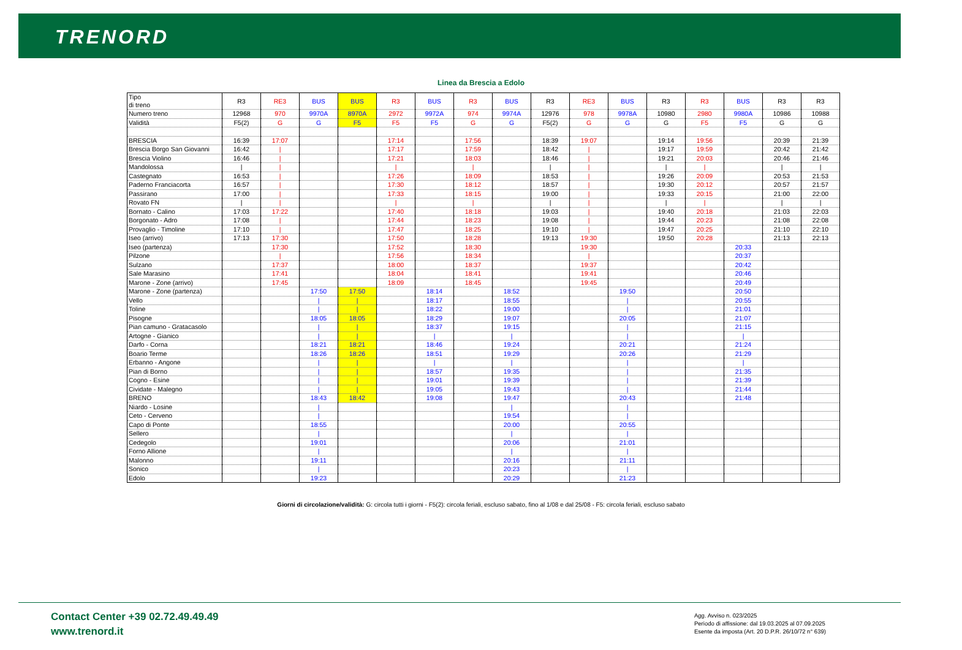TRENORD
Linea da Brescia a Edolo
| Tipo di treno | R3 | RE3 | BUS | BUS | R3 | BUS | R3 | BUS | R3 | RE3 | BUS | R3 | R3 | BUS | R3 | R3 |
| --- | --- | --- | --- | --- | --- | --- | --- | --- | --- | --- | --- | --- | --- | --- | --- | --- |
| Numero treno | 12968 | 970 | 9970A | 8970A | 2972 | 9972A | 974 | 9974A | 12976 | 978 | 9978A | 10980 | 2980 | 9980A | 10986 | 10988 |
| Validità | F5(2) | G | G | F5 | F5 | F5 | G | G | F5(2) | G | G | G | F5 | F5 | G | G |
| BRESCIA | 16:39 | 17:07 | | | 17:14 | | 17:56 | | 18:39 | 19:07 | | 19:14 | 19:56 | | 20:39 | 21:39 |
| Brescia Borgo San Giovanni | 16:42 | / | | | 17:17 | | 17:59 | | 18:42 | / | | 19:17 | 19:59 | | 20:42 | 21:42 |
| Brescia Violino | 16:46 | / | | | 17:21 | | 18:03 | | 18:46 | / | | 19:21 | 20:03 | | 20:46 | 21:46 |
| Mandolossa | / | / | | | / | | / | | / | / | | / | / | | / | / |
| Castegnato | 16:53 | / | | | 17:26 | | 18:09 | | 18:53 | / | | 19:26 | 20:09 | | 20:53 | 21:53 |
| Paderno Franciacorta | 16:57 | / | | | 17:30 | | 18:12 | | 18:57 | / | | 19:30 | 20:12 | | 20:57 | 21:57 |
| Passirano | 17:00 | / | | | 17:33 | | 18:15 | | 19:00 | / | | 19:33 | 20:15 | | 21:00 | 22:00 |
| Rovato FN | / | / | | | / | | / | | / | / | | / | / | | / | / |
| Bornato - Calino | 17:03 | 17:22 | | | 17:40 | | 18:18 | | 19:03 | / | | 19:40 | 20:18 | | 21:03 | 22:03 |
| Borgonato - Adro | 17:08 | / | | | 17:44 | | 18:23 | | 19:08 | / | | 19:44 | 20:23 | | 21:08 | 22:08 |
| Provaglio - Timoline | 17:10 | / | | | 17:47 | | 18:25 | | 19:10 | / | | 19:47 | 20:25 | | 21:10 | 22:10 |
| Iseo (arrivo) | 17:13 | 17:30 | | | 17:50 | | 18:28 | | 19:13 | 19:30 | | 19:50 | 20:28 | | 21:13 | 22:13 |
| Iseo (partenza) | | 17:30 | | | 17:52 | | 18:30 | | | 19:30 | | | | 20:33 | | |
| Pilzone | | / | | | 17:56 | | 18:34 | | | / | | | | 20:37 | | |
| Sulzano | | 17:37 | | | 18:00 | | 18:37 | | | 19:37 | | | | 20:42 | | |
| Sale Marasino | | 17:41 | | | 18:04 | | 18:41 | | | 19:41 | | | | 20:46 | | |
| Marone - Zone (arrivo) | | 17:45 | | | 18:09 | | 18:45 | | | 19:45 | | | | 20:49 | | |
| Marone - Zone (partenza) | | | 17:50 | 17:50 | | 18:14 | | 18:52 | | | 19:50 | | | 20:50 | | |
| Vello | | | / | / | | 18:17 | | 18:55 | | | / | | | 20:55 | | |
| Toline | | | / | / | | 18:22 | | 19:00 | | | / | | | 21:01 | | |
| Pisogne | | | 18:05 | 18:05 | | 18:29 | | 19:07 | | | 20:05 | | | 21:07 | | |
| Pian camuno - Gratacasolo | | | / | / | | 18:37 | | 19:15 | | | / | | | 21:15 | | |
| Artogne - Gianico | | | / | / | | / | | / | | | / | | | / | | |
| Darfo - Corna | | | 18:21 | 18:21 | | 18:46 | | 19:24 | | | 20:21 | | | 21:24 | | |
| Boario Terme | | | 18:26 | 18:26 | | 18:51 | | 19:29 | | | 20:26 | | | 21:29 | | |
| Erbanno - Angone | | | / | / | | / | | / | | | / | | | / | | |
| Pian di Borno | | | / | / | | 18:57 | | 19:35 | | | / | | | 21:35 | | |
| Cogno - Esine | | | / | / | | 19:01 | | 19:39 | | | / | | | 21:39 | | |
| Cividate - Malegno | | | / | / | | 19:05 | | 19:43 | | | / | | | 21:44 | | |
| BRENO | | | 18:43 | 18:42 | | 19:08 | | 19:47 | | | 20:43 | | | 21:48 | | |
| Niardo - Losine | | | / | | | | | / | | | / | | | | | |
| Ceto - Cerveno | | | / | | | | | 19:54 | | | / | | | | | |
| Capo di Ponte | | | 18:55 | | | | | 20:00 | | | 20:55 | | | | | |
| Sellero | | | / | | | | | / | | | / | | | | | |
| Cedegolo | | | 19:01 | | | | | 20:06 | | | 21:01 | | | | | |
| Forno Allione | | | / | | | | | / | | | / | | | | | |
| Malonno | | | 19:11 | | | | | 20:16 | | | 21:11 | | | | | |
| Sonico | | | / | | | | | 20:23 | | | / | | | | | |
| Edolo | | | 19:23 | | | | | 20:29 | | | 21:23 | | | | | |
Giorni di circolazione/validità: G: circola tutti i giorni - F5(2): circola feriali, escluso sabato, fino al 1/08 e dal 25/08 - F5: circola feriali, escluso sabato
Contact Center +39 02.72.49.49.49
www.trenord.it
Agg. Avviso n. 023/2025
Periodo di affissione: dal 19.03.2025 al 07.09.2025
Esente da imposta (Art. 20 D.P.R. 26/10/72 n° 639)